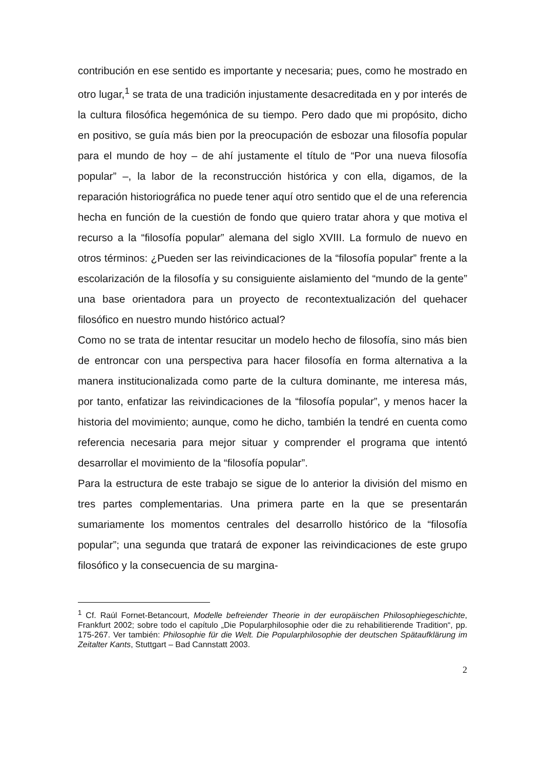contribución en ese sentido es importante y necesaria; pues, como he mostrado en otro lugar,<sup>1</sup> se trata de una tradición injustamente desacreditada en y por interés de la cultura filosófica hegemónica de su tiempo. Pero dado que mi propósito, dicho en positivo, se guía más bien por la preocupación de esbozar una filosofía popular para el mundo de hoy – de ahí justamente el título de “Por una nueva filosofía popular” –, la labor de la reconstrucción histórica y con ella, digamos, de la reparación historiográfica no puede tener aquí otro sentido que el de una referencia hecha en función de la cuestión de fondo que quiero tratar ahora y que motiva el recurso a la “filosofía popular” alemana del siglo XVIII. La formulo de nuevo en otros términos: ¿Pueden ser las reivindicaciones de la “filosofía popular” frente a la escolarización de la filosofía y su consiguiente aislamiento del “mundo de la gente” una base orientadora para un proyecto de recontextualización del quehacer filosófico en nuestro mundo histórico actual?
Como no se trata de intentar resucitar un modelo hecho de filosofía, sino más bien de entroncar con una perspectiva para hacer filosofía en forma alternativa a la manera institucionalizada como parte de la cultura dominante, me interesa más, por tanto, enfatizar las reivindicaciones de la “filosofía popular”, y menos hacer la historia del movimiento; aunque, como he dicho, también la tendré en cuenta como referencia necesaria para mejor situar y comprender el programa que intentó desarrollar el movimiento de la “filosofía popular”.
Para la estructura de este trabajo se sigue de lo anterior la división del mismo en tres partes complementarias. Una primera parte en la que se presentarán sumariamente los momentos centrales del desarrollo histórico de la “filosofía popular”; una segunda que tratará de exponer las reivindicaciones de este grupo filosófico y la consecuencia de su margina-
<sup>1</sup> Cf. Raúl Fornet-Betancourt, Modelle befreiender Theorie in der europäischen Philosophiegeschichte, Frankfurt 2002; sobre todo el capítulo „Die Popularphilosophie oder die zu rehabilitierende Tradition“, pp. 175-267. Ver también: Philosophie für die Welt. Die Popularphilosophie der deutschen Spätaufklärung im Zeitalter Kants, Stuttgart – Bad Cannstatt 2003.
2